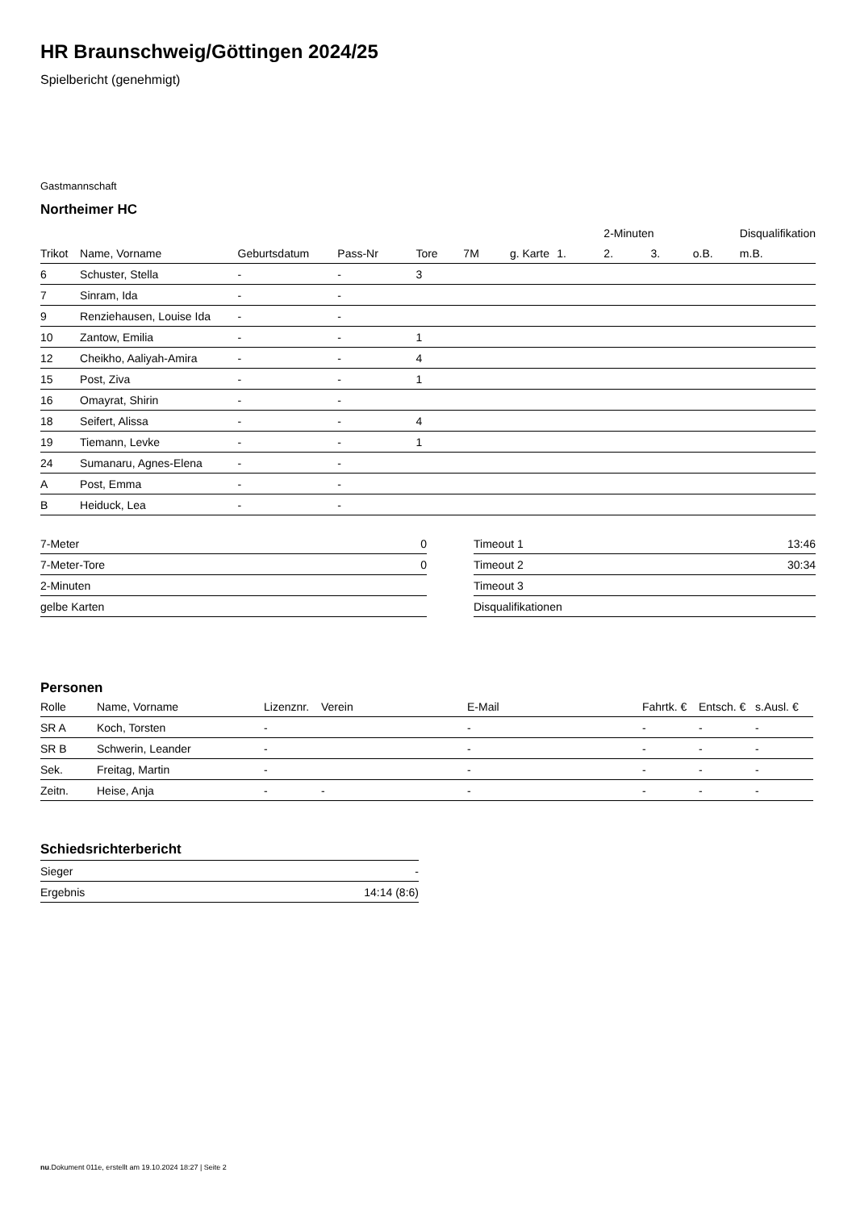HR Braunschweig/Göttingen 2024/25
Spielbericht (genehmigt)
Gastmannschaft
Northeimer HC
| | | | | | | | | 2-Minuten | | | Disqualifikation |
| --- | --- | --- | --- | --- | --- | --- | --- | --- | --- | --- | --- |
| Trikot | Name, Vorname | Geburtsdatum | Pass-Nr | Tore | 7M | g. Karte | 1. | 2. | 3. | o.B. | m.B. |
| 6 | Schuster, Stella | - | - | 3 | | | | | | | |
| 7 | Sinram, Ida | - | - | | | | | | | | |
| 9 | Renziehausen, Louise Ida | - | - | | | | | | | | |
| 10 | Zantow, Emilia | - | - | 1 | | | | | | | |
| 12 | Cheikho, Aaliyah-Amira | - | - | 4 | | | | | | | |
| 15 | Post, Ziva | - | - | 1 | | | | | | | |
| 16 | Omayrat, Shirin | - | - | | | | | | | | |
| 18 | Seifert, Alissa | - | - | 4 | | | | | | | |
| 19 | Tiemann, Levke | - | - | 1 | | | | | | | |
| 24 | Sumanaru, Agnes-Elena | - | - | | | | | | | | |
| A | Post, Emma | - | - | | | | | | | | |
| B | Heiduck, Lea | - | - | | | | | | | | |
| 7-Meter | 0 |
| 7-Meter-Tore | 0 |
| 2-Minuten | |
| gelbe Karten | |
| Timeout 1 | 13:46 |
| Timeout 2 | 30:34 |
| Timeout 3 | |
| Disqualifikationen | |
Personen
| Rolle | Name, Vorname | Lizenznr. | Verein | E-Mail | Fahrtk. € | Entsch. € | s.Ausl. € |
| --- | --- | --- | --- | --- | --- | --- | --- |
| SR A | Koch, Torsten | - | | - | - | - | - |
| SR B | Schwerin, Leander | - | | - | - | - | - |
| Sek. | Freitag, Martin | - | | - | - | - | - |
| Zeitn. | Heise, Anja | - | - | - | - | - | - |
Schiedsrichterbericht
| Sieger | - |
| Ergebnis | 14:14 (8:6) |
nu.Dokument 011e, erstellt am 19.10.2024 18:27 | Seite 2